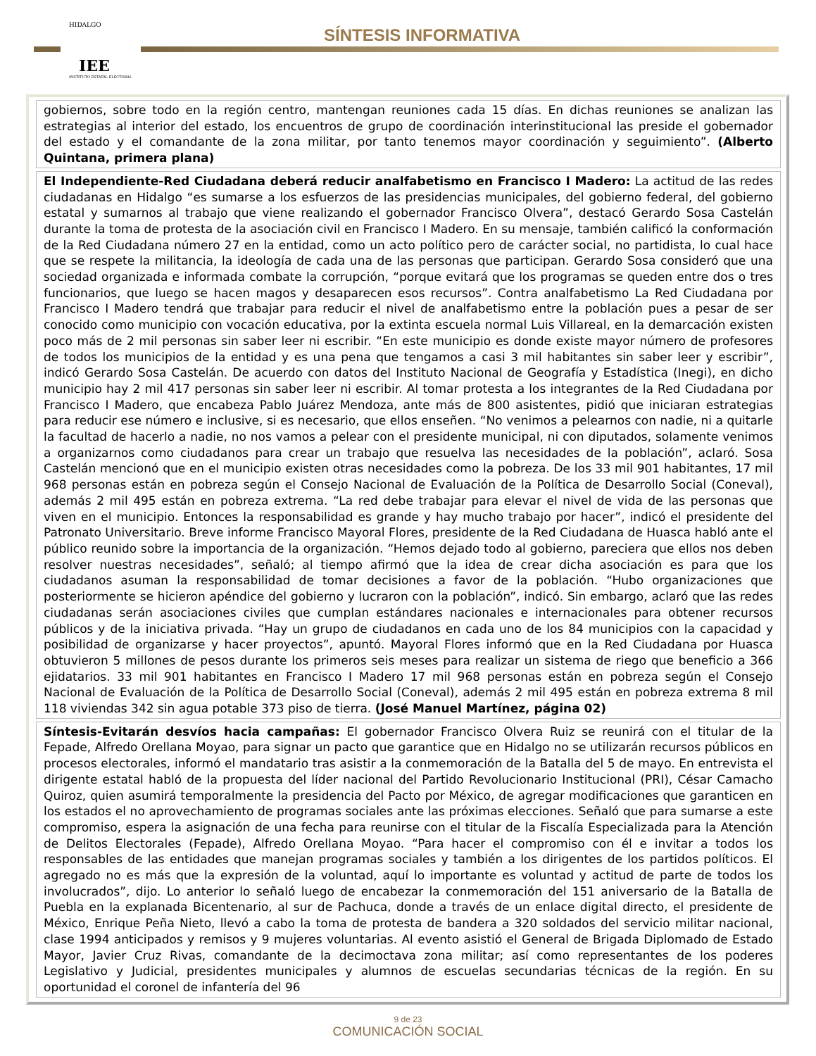IEE
INSTITUTO ESTATAL ELECTORAL
HIDALGO
SÍNTESIS INFORMATIVA
gobiernos, sobre todo en la región centro, mantengan reuniones cada 15 días. En dichas reuniones se analizan las estrategias al interior del estado, los encuentros de grupo de coordinación interinstitucional las preside el gobernador del estado y el comandante de la zona militar, por tanto tenemos mayor coordinación y seguimiento”. (Alberto Quintana, primera plana)
El Independiente-Red Ciudadana deberá reducir analfabetismo en Francisco I Madero: La actitud de las redes ciudadanas en Hidalgo “es sumarse a los esfuerzos de las presidencias municipales, del gobierno federal, del gobierno estatal y sumarnos al trabajo que viene realizando el gobernador Francisco Olvera”, destacó Gerardo Sosa Castelán durante la toma de protesta de la asociación civil en Francisco I Madero. En su mensaje, también calificó la conformación de la Red Ciudadana número 27 en la entidad, como un acto político pero de carácter social, no partidista, lo cual hace que se respete la militancia, la ideología de cada una de las personas que participan. Gerardo Sosa consideró que una sociedad organizada e informada combate la corrupción, “porque evitará que los programas se queden entre dos o tres funcionarios, que luego se hacen magos y desaparecen esos recursos”. Contra analfabetismo La Red Ciudadana por Francisco I Madero tendrá que trabajar para reducir el nivel de analfabetismo entre la población pues a pesar de ser conocido como municipio con vocación educativa, por la extinta escuela normal Luis Villareal, en la demarcación existen poco más de 2 mil personas sin saber leer ni escribir. “En este municipio es donde existe mayor número de profesores de todos los municipios de la entidad y es una pena que tengamos a casi 3 mil habitantes sin saber leer y escribir”, indicó Gerardo Sosa Castelán. De acuerdo con datos del Instituto Nacional de Geografía y Estadística (Inegi), en dicho municipio hay 2 mil 417 personas sin saber leer ni escribir. Al tomar protesta a los integrantes de la Red Ciudadana por Francisco I Madero, que encabeza Pablo Juárez Mendoza, ante más de 800 asistentes, pidió que iniciaran estrategias para reducir ese número e inclusive, si es necesario, que ellos enseñen. “No venimos a pelearnos con nadie, ni a quitarle la facultad de hacerlo a nadie, no nos vamos a pelear con el presidente municipal, ni con diputados, solamente venimos a organizarnos como ciudadanos para crear un trabajo que resuelva las necesidades de la población”, aclaró. Sosa Castelán mencionó que en el municipio existen otras necesidades como la pobreza. De los 33 mil 901 habitantes, 17 mil 968 personas están en pobreza según el Consejo Nacional de Evaluación de la Política de Desarrollo Social (Coneval), además 2 mil 495 están en pobreza extrema. “La red debe trabajar para elevar el nivel de vida de las personas que viven en el municipio. Entonces la responsabilidad es grande y hay mucho trabajo por hacer”, indicó el presidente del Patronato Universitario. Breve informe Francisco Mayoral Flores, presidente de la Red Ciudadana de Huasca habló ante el público reunido sobre la importancia de la organización. “Hemos dejado todo al gobierno, pareciera que ellos nos deben resolver nuestras necesidades”, señaló; al tiempo afirmó que la idea de crear dicha asociación es para que los ciudadanos asuman la responsabilidad de tomar decisiones a favor de la población. “Hubo organizaciones que posteriormente se hicieron apéndice del gobierno y lucraron con la población”, indicó. Sin embargo, aclaró que las redes ciudadanas serán asociaciones civiles que cumplan estándares nacionales e internacionales para obtener recursos públicos y de la iniciativa privada. “Hay un grupo de ciudadanos en cada uno de los 84 municipios con la capacidad y posibilidad de organizarse y hacer proyectos”, apuntó. Mayoral Flores informó que en la Red Ciudadana por Huasca obtuvieron 5 millones de pesos durante los primeros seis meses para realizar un sistema de riego que beneficio a 366 ejidatarios. 33 mil 901 habitantes en Francisco I Madero 17 mil 968 personas están en pobreza según el Consejo Nacional de Evaluación de la Política de Desarrollo Social (Coneval), además 2 mil 495 están en pobreza extrema 8 mil 118 viviendas 342 sin agua potable 373 piso de tierra. (José Manuel Martínez, página 02)
Síntesis-Evitarán desvíos hacia campañas: El gobernador Francisco Olvera Ruiz se reunirá con el titular de la Fepade, Alfredo Orellana Moyao, para signar un pacto que garantice que en Hidalgo no se utilizarán recursos públicos en procesos electorales, informó el mandatario tras asistir a la conmemoración de la Batalla del 5 de mayo. En entrevista el dirigente estatal habló de la propuesta del líder nacional del Partido Revolucionario Institucional (PRI), César Camacho Quiroz, quien asumirá temporalmente la presidencia del Pacto por México, de agregar modificaciones que garanticen en los estados el no aprovechamiento de programas sociales ante las próximas elecciones. Señaló que para sumarse a este compromiso, espera la asignación de una fecha para reunirse con el titular de la Fiscalía Especializada para la Atención de Delitos Electorales (Fepade), Alfredo Orellana Moyao. “Para hacer el compromiso con él e invitar a todos los responsables de las entidades que manejan programas sociales y también a los dirigentes de los partidos políticos. El agregado no es más que la expresión de la voluntad, aquí lo importante es voluntad y actitud de parte de todos los involucrados”, dijo. Lo anterior lo señaló luego de encabezar la conmemoración del 151 aniversario de la Batalla de Puebla en la explanada Bicentenario, al sur de Pachuca, donde a través de un enlace digital directo, el presidente de México, Enrique Peña Nieto, llevó a cabo la toma de protesta de bandera a 320 soldados del servicio militar nacional, clase 1994 anticipados y remisos y 9 mujeres voluntarias. Al evento asistió el General de Brigada Diplomado de Estado Mayor, Javier Cruz Rivas, comandante de la decimoctava zona militar; así como representantes de los poderes Legislativo y Judicial, presidentes municipales y alumnos de escuelas secundarias técnicas de la región. En su oportunidad el coronel de infantería del 96
9 de 23
COMUNICACIÓN SOCIAL